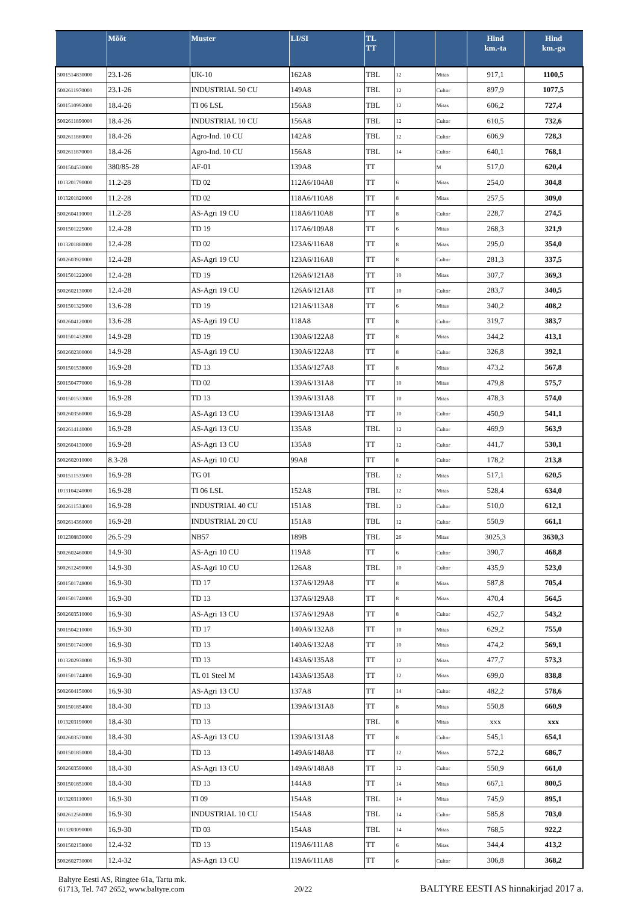| | Mõõt | Muster | LI/SI | TL TT | | | Hind km.-ta | Hind km.-ga |
| --- | --- | --- | --- | --- | --- | --- | --- | --- |
| 5001514830000 | 23.1-26 | UK-10 | 162A8 | TBL | 12 | Mitas | 917,1 | 1100,5 |
| 5002611970000 | 23.1-26 | INDUSTRIAL 50 CU | 149A8 | TBL | 12 | Cultor | 897,9 | 1077,5 |
| 5001510992000 | 18.4-26 | TI 06 LSL | 156A8 | TBL | 12 | Mitas | 606,2 | 727,4 |
| 5002611890000 | 18.4-26 | INDUSTRIAL 10 CU | 156A8 | TBL | 12 | Cultor | 610,5 | 732,6 |
| 5002611860000 | 18.4-26 | Agro-Ind. 10 CU | 142A8 | TBL | 12 | Cultor | 606,9 | 728,3 |
| 5002611870000 | 18.4-26 | Agro-Ind. 10 CU | 156A8 | TBL | 14 | Cultor | 640,1 | 768,1 |
| 5001504530000 | 380/85-28 | AF-01 | 139A8 | TT | | M | 517,0 | 620,4 |
| 1013201790000 | 11.2-28 | TD 02 | 112A6/104A8 | TT | 6 | Mitas | 254,0 | 304,8 |
| 1013201820000 | 11.2-28 | TD 02 | 118A6/110A8 | TT | 8 | Mitas | 257,5 | 309,0 |
| 5002604110000 | 11.2-28 | AS-Agri 19 CU | 118A6/110A8 | TT | 8 | Cultor | 228,7 | 274,5 |
| 5001501225000 | 12.4-28 | TD 19 | 117A6/109A8 | TT | 6 | Mitas | 268,3 | 321,9 |
| 1013201880000 | 12.4-28 | TD 02 | 123A6/116A8 | TT | 8 | Mitas | 295,0 | 354,0 |
| 5002603920000 | 12.4-28 | AS-Agri 19 CU | 123A6/116A8 | TT | 8 | Cultor | 281,3 | 337,5 |
| 5001501222000 | 12.4-28 | TD 19 | 126A6/121A8 | TT | 10 | Mitas | 307,7 | 369,3 |
| 5002602130000 | 12.4-28 | AS-Agri 19 CU | 126A6/121A8 | TT | 10 | Cultor | 283,7 | 340,5 |
| 5001501329000 | 13.6-28 | TD 19 | 121A6/113A8 | TT | 6 | Mitas | 340,2 | 408,2 |
| 5002604120000 | 13.6-28 | AS-Agri 19 CU | 118A8 | TT | 8 | Cultor | 319,7 | 383,7 |
| 5001501432000 | 14.9-28 | TD 19 | 130A6/122A8 | TT | 8 | Mitas | 344,2 | 413,1 |
| 5002602300000 | 14.9-28 | AS-Agri 19 CU | 130A6/122A8 | TT | 8 | Cultor | 326,8 | 392,1 |
| 5001501538000 | 16.9-28 | TD 13 | 135A6/127A8 | TT | 8 | Mitas | 473,2 | 567,8 |
| 5001504770000 | 16.9-28 | TD 02 | 139A6/131A8 | TT | 10 | Mitas | 479,8 | 575,7 |
| 5001501533000 | 16.9-28 | TD 13 | 139A6/131A8 | TT | 10 | Mitas | 478,3 | 574,0 |
| 5002603560000 | 16.9-28 | AS-Agri 13 CU | 139A6/131A8 | TT | 10 | Cultor | 450,9 | 541,1 |
| 5002614140000 | 16.9-28 | AS-Agri 13 CU | 135A8 | TBL | 12 | Cultor | 469,9 | 563,9 |
| 5002604130000 | 16.9-28 | AS-Agri 13 CU | 135A8 | TT | 12 | Cultor | 441,7 | 530,1 |
| 5002602010000 | 8.3-28 | AS-Agri 10 CU | 99A8 | TT | 8 | Cultor | 178,2 | 213,8 |
| 5001511535000 | 16.9-28 | TG 01 | | TBL | 12 | Mitas | 517,1 | 620,5 |
| 1013104240000 | 16.9-28 | TI 06 LSL | 152A8 | TBL | 12 | Mitas | 528,4 | 634,0 |
| 5002611534000 | 16.9-28 | INDUSTRIAL 40 CU | 151A8 | TBL | 12 | Cultor | 510,0 | 612,1 |
| 5002614360000 | 16.9-28 | INDUSTRIAL 20 CU | 151A8 | TBL | 12 | Cultor | 550,9 | 661,1 |
| 1012308830000 | 26.5-29 | NB57 | 189B | TBL | 26 | Mitas | 3025,3 | 3630,3 |
| 5002602460000 | 14.9-30 | AS-Agri 10 CU | 119A8 | TT | 6 | Cultor | 390,7 | 468,8 |
| 5002612490000 | 14.9-30 | AS-Agri 10 CU | 126A8 | TBL | 10 | Cultor | 435,9 | 523,0 |
| 5001501748000 | 16.9-30 | TD 17 | 137A6/129A8 | TT | 8 | Mitas | 587,8 | 705,4 |
| 5001501740000 | 16.9-30 | TD 13 | 137A6/129A8 | TT | 8 | Mitas | 470,4 | 564,5 |
| 5002603510000 | 16.9-30 | AS-Agri 13 CU | 137A6/129A8 | TT | 8 | Cultor | 452,7 | 543,2 |
| 5001504210000 | 16.9-30 | TD 17 | 140A6/132A8 | TT | 10 | Mitas | 629,2 | 755,0 |
| 5001501741000 | 16.9-30 | TD 13 | 140A6/132A8 | TT | 10 | Mitas | 474,2 | 569,1 |
| 1013202930000 | 16.9-30 | TD 13 | 143A6/135A8 | TT | 12 | Mitas | 477,7 | 573,3 |
| 5001501744000 | 16.9-30 | TL 01 Steel M | 143A6/135A8 | TT | 12 | Mitas | 699,0 | 838,8 |
| 5002604150000 | 16.9-30 | AS-Agri 13 CU | 137A8 | TT | 14 | Cultor | 482,2 | 578,6 |
| 5001501854000 | 18.4-30 | TD 13 | 139A6/131A8 | TT | 8 | Mitas | 550,8 | 660,9 |
| 1013203190000 | 18.4-30 | TD 13 | | TBL | 8 | Mitas | xxx | xxx |
| 5002603570000 | 18.4-30 | AS-Agri 13 CU | 139A6/131A8 | TT | 8 | Cultor | 545,1 | 654,1 |
| 5001501850000 | 18.4-30 | TD 13 | 149A6/148A8 | TT | 12 | Mitas | 572,2 | 686,7 |
| 5002603590000 | 18.4-30 | AS-Agri 13 CU | 149A6/148A8 | TT | 12 | Cultor | 550,9 | 661,0 |
| 5001501851000 | 18.4-30 | TD 13 | 144A8 | TT | 14 | Mitas | 667,1 | 800,5 |
| 1013203110000 | 16.9-30 | TI 09 | 154A8 | TBL | 14 | Mitas | 745,9 | 895,1 |
| 5002612560000 | 16.9-30 | INDUSTRIAL 10 CU | 154A8 | TBL | 14 | Cultor | 585,8 | 703,0 |
| 1013203090000 | 16.9-30 | TD 03 | 154A8 | TBL | 14 | Mitas | 768,5 | 922,2 |
| 5001502158000 | 12.4-32 | TD 13 | 119A6/111A8 | TT | 6 | Mitas | 344,4 | 413,2 |
| 5002602730000 | 12.4-32 | AS-Agri 13 CU | 119A6/111A8 | TT | 6 | Cultor | 306,8 | 368,2 |
Baltyre Eesti AS, Ringtee 61a, Tartu mk.
61713, Tel. 747 2652, www.baltyre.com
20/22
BALTYRE EESTI AS hinnakirjad 2017 a.